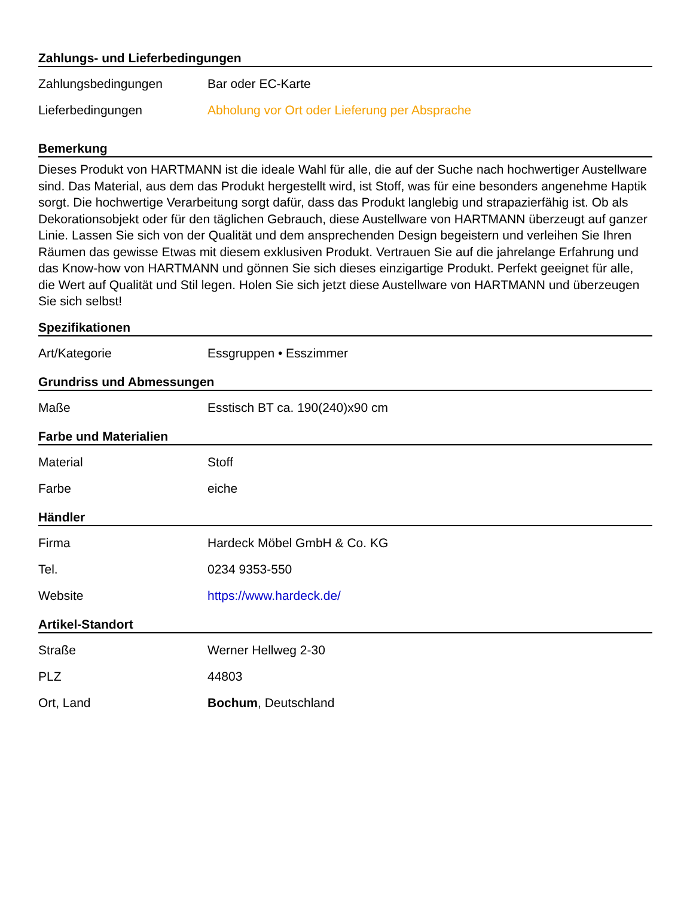Zahlungs- und Lieferbedingungen
| Zahlungsbedingungen | Bar oder EC-Karte |
| Lieferbedingungen | Abholung vor Ort oder Lieferung per Absprache |
Bemerkung
Dieses Produkt von HARTMANN ist die ideale Wahl für alle, die auf der Suche nach hochwertiger Austellware sind. Das Material, aus dem das Produkt hergestellt wird, ist Stoff, was für eine besonders angenehme Haptik sorgt. Die hochwertige Verarbeitung sorgt dafür, dass das Produkt langlebig und strapazierfähig ist. Ob als Dekorationsobjekt oder für den täglichen Gebrauch, diese Austellware von HARTMANN überzeugt auf ganzer Linie. Lassen Sie sich von der Qualität und dem ansprechenden Design begeistern und verleihen Sie Ihren Räumen das gewisse Etwas mit diesem exklusiven Produkt. Vertrauen Sie auf die jahrelange Erfahrung und das Know-how von HARTMANN und gönnen Sie sich dieses einzigartige Produkt. Perfekt geeignet für alle, die Wert auf Qualität und Stil legen. Holen Sie sich jetzt diese Austellware von HARTMANN und überzeugen Sie sich selbst!
Spezifikationen
| Art/Kategorie | Essgruppen • Esszimmer |
Grundriss und Abmessungen
| Maße | Esstisch BT ca. 190(240)x90 cm |
Farbe und Materialien
| Material | Stoff |
| Farbe | eiche |
Händler
| Firma | Hardeck Möbel GmbH & Co. KG |
| Tel. | 0234 9353-550 |
| Website | https://www.hardeck.de/ |
Artikel-Standort
| Straße | Werner Hellweg 2-30 |
| PLZ | 44803 |
| Ort, Land | Bochum , Deutschland |